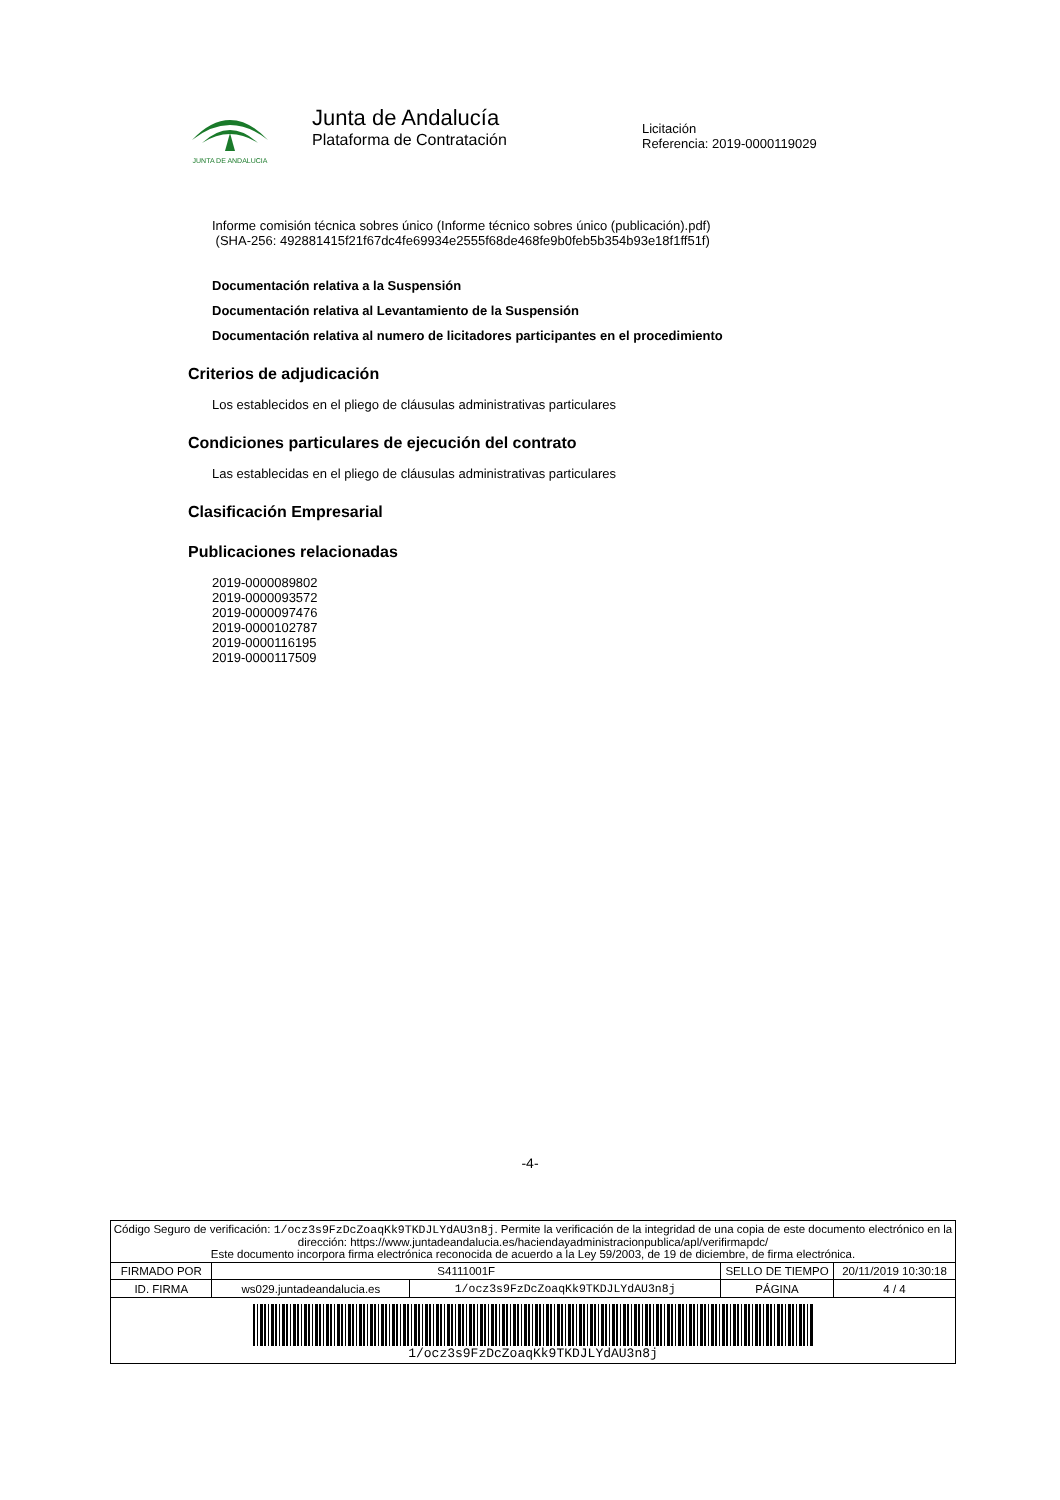JUNTA DE ANDALUCIA
Junta de Andalucía
Plataforma de Contratación
Licitación
Referencia: 2019-0000119029
Informe comisión técnica sobres único (Informe técnico sobres único (publicación).pdf)
(SHA-256: 492881415f21f67dc4fe69934e2555f68de468fe9b0feb5b354b93e18f1ff51f)
Documentación relativa a la Suspensión
Documentación relativa al Levantamiento de la Suspensión
Documentación relativa al numero de licitadores participantes en el procedimiento
Criterios de adjudicación
Los establecidos en el pliego de cláusulas administrativas particulares
Condiciones particulares de ejecución del contrato
Las establecidas en el pliego de cláusulas administrativas particulares
Clasificación Empresarial
Publicaciones relacionadas
2019-0000089802
2019-0000093572
2019-0000097476
2019-0000102787
2019-0000116195
2019-0000117509
-4-
| Código Seguro de verificación: 1/ocz3s9FzDcZoaqKk9TKDJLYdAU3n8j . Permite la verificación de la integridad de una copia de este documento electrónico en la dirección: https://www.juntadeandalucia.es/haciendayadministracionpublica/apl/verifirmapdc/ Este documento incorpora firma electrónica reconocida de acuerdo a la Ley 59/2003, de 19 de diciembre, de firma electrónica. | | | | |
| FIRMADO POR | S4111001F | | SELLO DE TIEMPO | 20/11/2019 10:30:18 |
| ID. FIRMA | ws029.juntadeandalucia.es | 1/ocz3s9FzDcZoaqKk9TKDJLYdAU3n8j | PÁGINA | 4 / 4 |
| 1/ocz3s9FzDcZoaqKk9TKDJLYdAU3n8j | | | | |